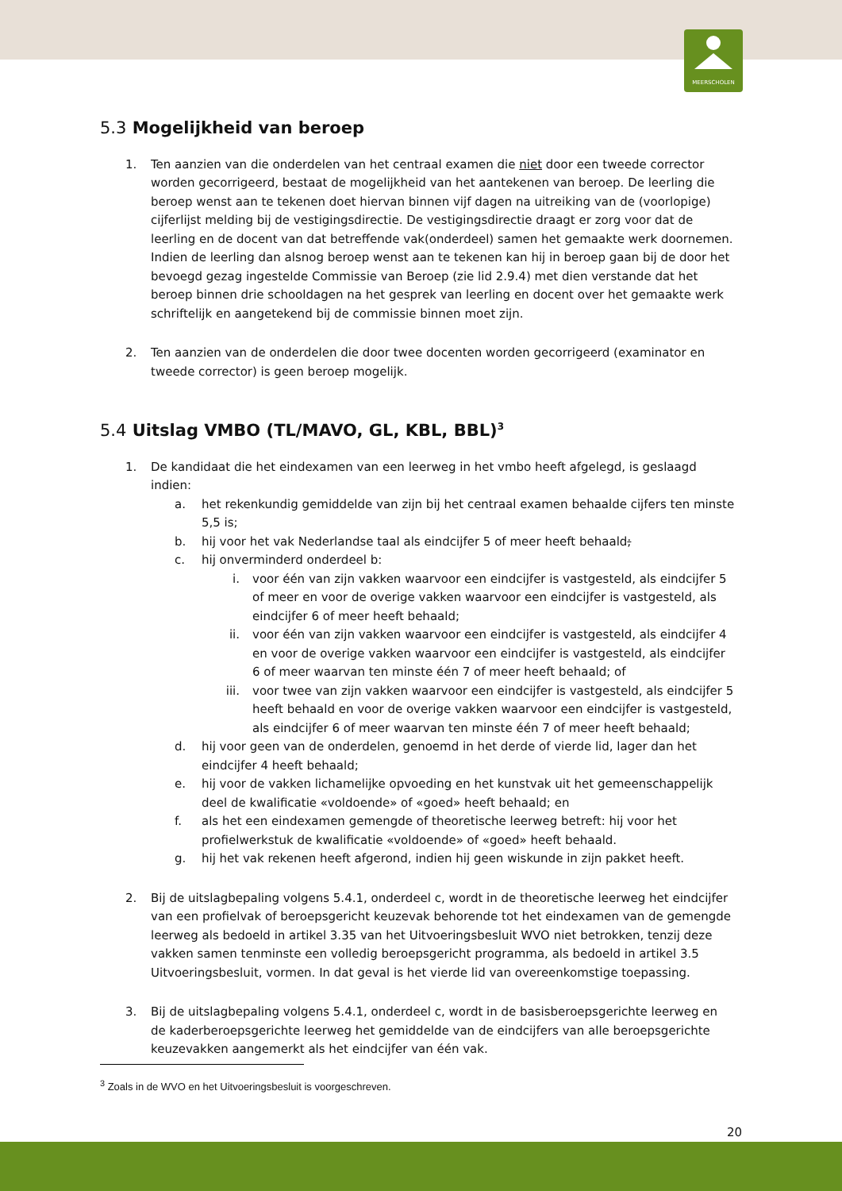MEERSCHOLEN
5.3 Mogelijkheid van beroep
1. Ten aanzien van die onderdelen van het centraal examen die niet door een tweede corrector worden gecorrigeerd, bestaat de mogelijkheid van het aantekenen van beroep. De leerling die beroep wenst aan te tekenen doet hiervan binnen vijf dagen na uitreiking van de (voorlopige) cijferlijst melding bij de vestigingsdirectie. De vestigingsdirectie draagt er zorg voor dat de leerling en de docent van dat betreffende vak(onderdeel) samen het gemaakte werk doornemen. Indien de leerling dan alsnog beroep wenst aan te tekenen kan hij in beroep gaan bij de door het bevoegd gezag ingestelde Commissie van Beroep (zie lid 2.9.4) met dien verstande dat het beroep binnen drie schooldagen na het gesprek van leerling en docent over het gemaakte werk schriftelijk en aangetekend bij de commissie binnen moet zijn.
2. Ten aanzien van de onderdelen die door twee docenten worden gecorrigeerd (examinator en tweede corrector) is geen beroep mogelijk.
5.4 Uitslag VMBO (TL/MAVO, GL, KBL, BBL)<sup>3</sup>
1. De kandidaat die het eindexamen van een leerweg in het vmbo heeft afgelegd, is geslaagd indien:
a. het rekenkundig gemiddelde van zijn bij het centraal examen behaalde cijfers ten minste 5,5 is;
b. hij voor het vak Nederlandse taal als eindcijfer 5 of meer heeft behaald;
c. hij onverminderd onderdeel b:
i. voor één van zijn vakken waarvoor een eindcijfer is vastgesteld, als eindcijfer 5 of meer en voor de overige vakken waarvoor een eindcijfer is vastgesteld, als eindcijfer 6 of meer heeft behaald;
ii. voor één van zijn vakken waarvoor een eindcijfer is vastgesteld, als eindcijfer 4 en voor de overige vakken waarvoor een eindcijfer is vastgesteld, als eindcijfer 6 of meer waarvan ten minste één 7 of meer heeft behaald; of
iii. voor twee van zijn vakken waarvoor een eindcijfer is vastgesteld, als eindcijfer 5 heeft behaald en voor de overige vakken waarvoor een eindcijfer is vastgesteld, als eindcijfer 6 of meer waarvan ten minste één 7 of meer heeft behaald;
d. hij voor geen van de onderdelen, genoemd in het derde of vierde lid, lager dan het eindcijfer 4 heeft behaald;
e. hij voor de vakken lichamelijke opvoeding en het kunstvak uit het gemeenschappelijk deel de kwalificatie «voldoende» of «goed» heeft behaald; en
f. als het een eindexamen gemengde of theoretische leerweg betreft: hij voor het profielwerkstuk de kwalificatie «voldoende» of «goed» heeft behaald.
g. hij het vak rekenen heeft afgerond, indien hij geen wiskunde in zijn pakket heeft.
2. Bij de uitslagbepaling volgens 5.4.1, onderdeel c, wordt in de theoretische leerweg het eindcijfer van een profielvak of beroepsgericht keuzevak behorende tot het eindexamen van de gemengde leerweg als bedoeld in artikel 3.35 van het Uitvoeringsbesluit WVO niet betrokken, tenzij deze vakken samen tenminste een volledig beroepsgericht programma, als bedoeld in artikel 3.5 Uitvoeringsbesluit, vormen. In dat geval is het vierde lid van overeenkomstige toepassing.
3. Bij de uitslagbepaling volgens 5.4.1, onderdeel c, wordt in de basisberoepsgerichte leerweg en de kaderberoepsgerichte leerweg het gemiddelde van de eindcijfers van alle beroepsgerichte keuzevakken aangemerkt als het eindcijfer van één vak.
<sup>3</sup> Zoals in de WVO en het Uitvoeringsbesluit is voorgeschreven.
20